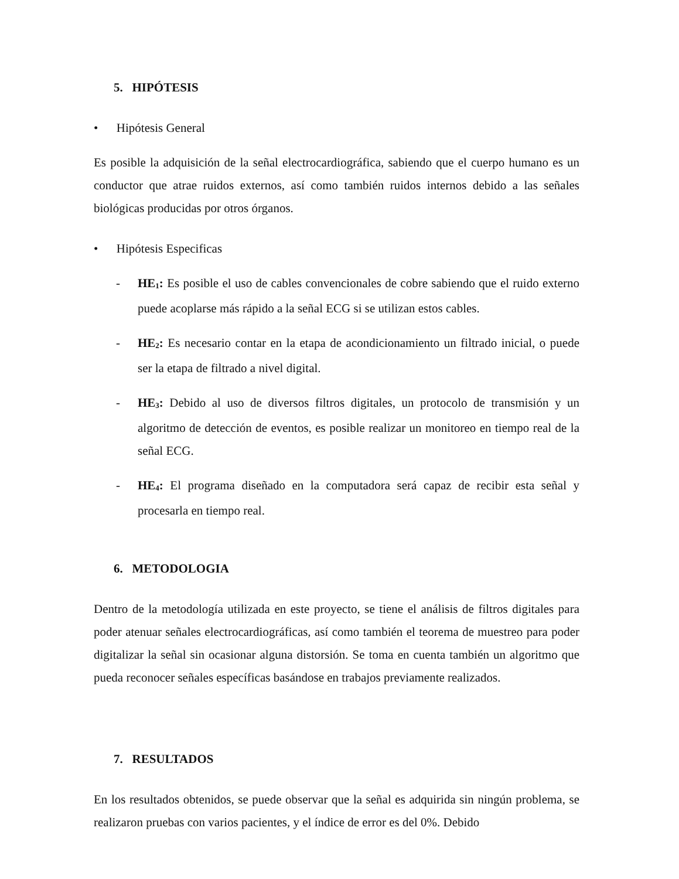5. HIPÓTESIS
• Hipótesis General
Es posible la adquisición de la señal electrocardiográfica, sabiendo que el cuerpo humano es un conductor que atrae ruidos externos, así como también ruidos internos debido a las señales biológicas producidas por otros órganos.
• Hipótesis Especificas
- HE<sub>1</sub>: Es posible el uso de cables convencionales de cobre sabiendo que el ruido externo puede acoplarse más rápido a la señal ECG si se utilizan estos cables.
- HE<sub>2</sub>: Es necesario contar en la etapa de acondicionamiento un filtrado inicial, o puede ser la etapa de filtrado a nivel digital.
- HE<sub>3</sub>: Debido al uso de diversos filtros digitales, un protocolo de transmisión y un algoritmo de detección de eventos, es posible realizar un monitoreo en tiempo real de la señal ECG.
- HE<sub>4</sub>: El programa diseñado en la computadora será capaz de recibir esta señal y procesarla en tiempo real.
6. METODOLOGIA
Dentro de la metodología utilizada en este proyecto, se tiene el análisis de filtros digitales para poder atenuar señales electrocardiográficas, así como también el teorema de muestreo para poder digitalizar la señal sin ocasionar alguna distorsión. Se toma en cuenta también un algoritmo que pueda reconocer señales específicas basándose en trabajos previamente realizados.
7. RESULTADOS
En los resultados obtenidos, se puede observar que la señal es adquirida sin ningún problema, se realizaron pruebas con varios pacientes, y el índice de error es del 0%. Debido